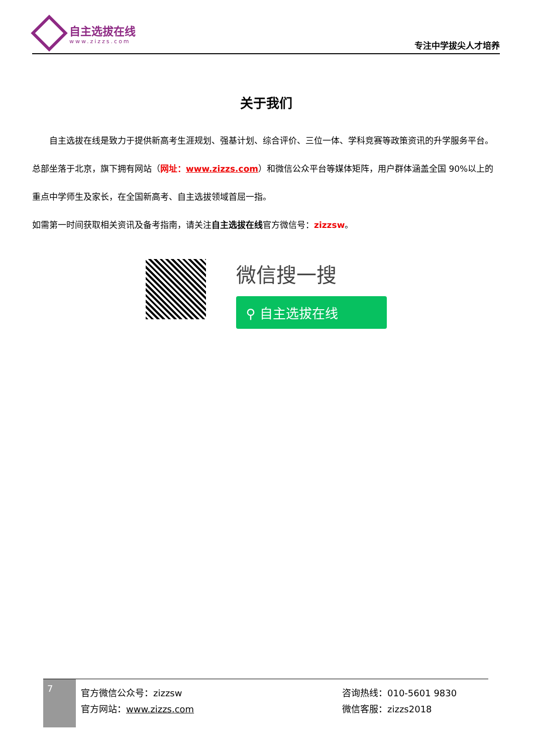自主选拔在线
www.zizzs.com
专注中学拔尖人才培养
关于我们
  自主选拔在线是致力于提供新高考生涯规划、强基计划、综合评价、三位一体、学科竞赛等政策资讯的升学服务平台。总部坐落于北京，旗下拥有网站（网址：www.zizzs.com）和微信公众平台等媒体矩阵，用户群体涵盖全国 90%以上的重点中学师生及家长，在全国新高考、自主选拔领域首屈一指。
如需第一时间获取相关资讯及备考指南，请关注自主选拔在线官方微信号：zizzsw。
微信搜一搜
⚲ 自主选拔在线
7
官方微信公众号：zizzsw
官方网站：www.zizzs.com
咨询热线：010-5601 9830
微信客服：zizzs2018